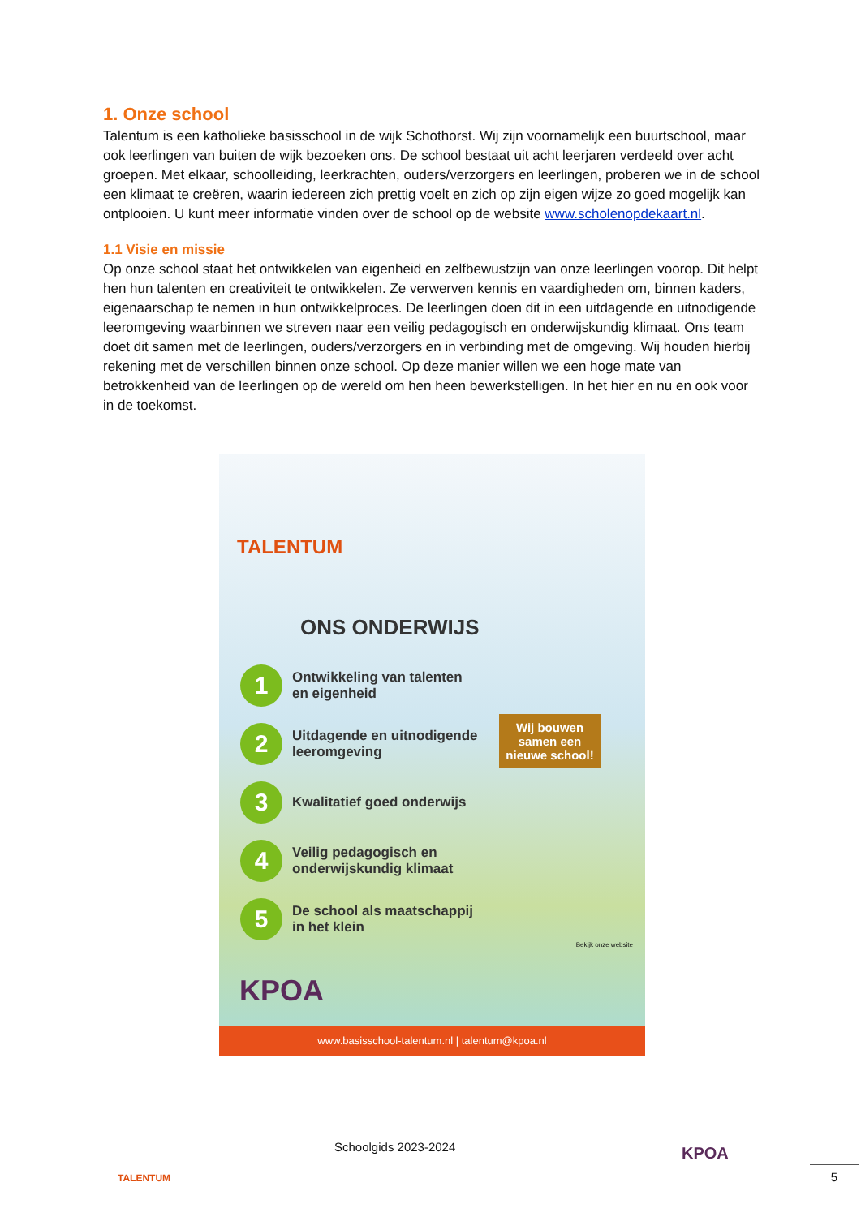1. Onze school
Talentum is een katholieke basisschool in de wijk Schothorst. Wij zijn voornamelijk een buurtschool, maar ook leerlingen van buiten de wijk bezoeken ons. De school bestaat uit acht leerjaren verdeeld over acht groepen. Met elkaar, schoolleiding, leerkrachten, ouders/verzorgers en leerlingen, proberen we in de school een klimaat te creëren, waarin iedereen zich prettig voelt en zich op zijn eigen wijze zo goed mogelijk kan ontplooien. U kunt meer informatie vinden over de school op de website www.scholenopdekaart.nl.
1.1 Visie en missie
Op onze school staat het ontwikkelen van eigenheid en zelfbewustzijn van onze leerlingen voorop. Dit helpt hen hun talenten en creativiteit te ontwikkelen. Ze verwerven kennis en vaardigheden om, binnen kaders, eigenaarschap te nemen in hun ontwikkelproces. De leerlingen doen dit in een uitdagende en uitnodigende leeromgeving waarbinnen we streven naar een veilig pedagogisch en onderwijskundig klimaat. Ons team doet dit samen met de leerlingen, ouders/verzorgers en in verbinding met de omgeving. Wij houden hierbij rekening met de verschillen binnen onze school. Op deze manier willen we een hoge mate van betrokkenheid van de leerlingen op de wereld om hen heen bewerkstelligen. In het hier en nu en ook voor in de toekomst.
TALENTUM
ONS ONDERWIJS
1
Ontwikkeling van talenten
en eigenheid
2
Uitdagende en uitnodigende
leeromgeving
3
Kwalitatief goed onderwijs
4
Veilig pedagogisch en
onderwijskundig klimaat
5
De school als maatschappij
in het klein
Wij bouwen samen een nieuwe school!
KPOA
Bekijk onze website
www.basisschool-talentum.nl | talentum@kpoa.nl
TALENTUM
Schoolgids 2023-2024 KPOA
5